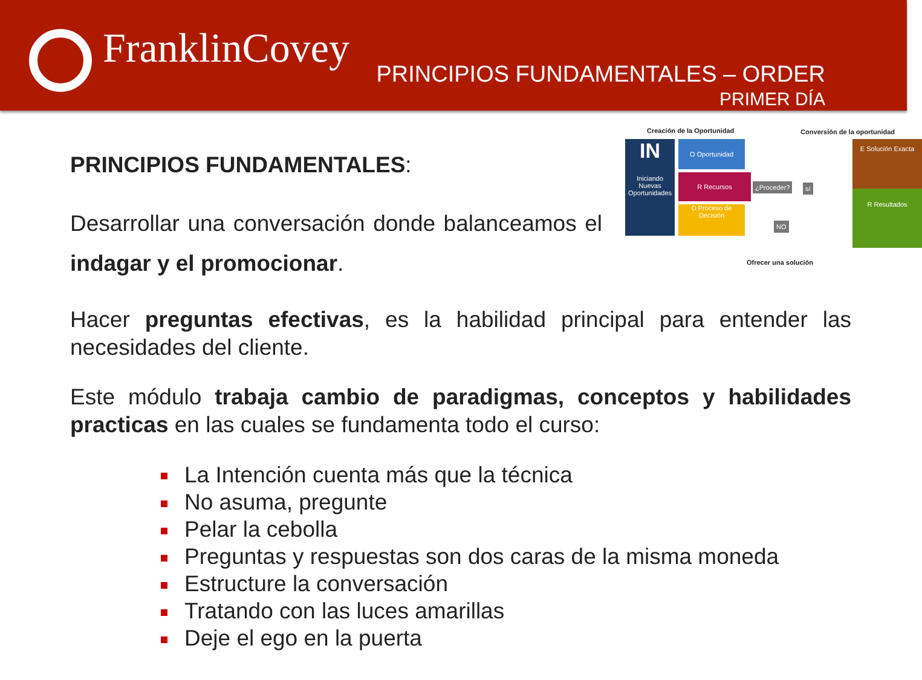FranklinCovey
PRINCIPIOS FUNDAMENTALES – ORDER
PRIMER DÍA
Creación de la Oportunidad Conversión de la oportunidad
IN
Iniciando Nuevas Oportunidades
O Oportunidad
R Recursos
D Proceso de Decisión
¿Proceder? sí
NO
E Solución Exacta
R Resultados
Ofrecer una solución
PRINCIPIOS FUNDAMENTALES:
Desarrollar una conversación donde balanceamos el indagar y el promocionar.
Hacer preguntas efectivas, es la habilidad principal para entender las necesidades del cliente.
Este módulo trabaja cambio de paradigmas, conceptos y habilidades practicas en las cuales se fundamenta todo el curso:
La Intención cuenta más que la técnica
No asuma, pregunte
Pelar la cebolla
Preguntas y respuestas son dos caras de la misma moneda
Estructure la conversación
Tratando con las luces amarillas
Deje el ego en la puerta